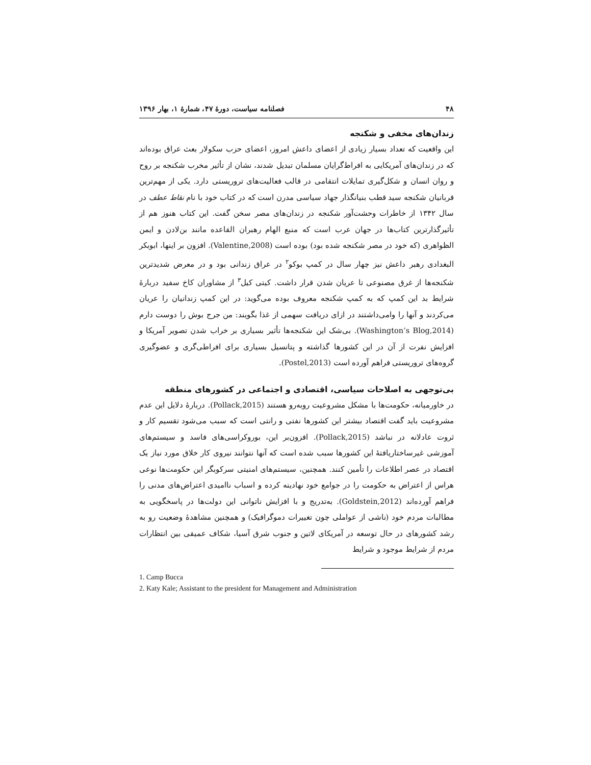۴۸ فصلنامه سیاست، دورۀ ۴۷، شمارۀ ۱، بهار ۱۳۹۶
زندان‌های مخفی و شکنجه
این واقعیت که تعداد بسیار زیادی از اعضای داعش امروز، اعضای حزب سکولار بعث عراق بوده‌اند که در زندان‌های آمریکایی به افراط‌گرایان مسلمان تبدیل شدند، نشان از تأثیر مخرب شکنجه بر روح و روان انسان و شکل‌گیری تمایلات انتقامی در قالب فعالیت‌های تروریستی دارد. یکی از مهم‌ترین قربانیان شکنجه سید قطب بنیانگذار جهاد سیاسی مدرن است که در کتاب خود با نام نقاط عطف در سال ۱۳۴۲ از خاطرات وحشت‌آور شکنجه در زندان‌های مصر سخن گفت. این کتاب هنوز هم از تأثیرگذارترین کتاب‌ها در جهان عرب است که منبع الهام رهبران القاعده مانند بن‌لادن و ایمن الظواهری (که خود در مصر شکنجه شده بود) بوده است (Valentine,2008). افزون بر اینها، ابوبکر البغدادی رهبر داعش نیز چهار سال در کمپ بوکو<sup>۲</sup> در عراق زندانی بود و در معرض شدیدترین شکنجه‌ها از غرق مصنوعی تا عریان شدن قرار داشت. کیتی کیل<sup>۳</sup> از مشاوران کاخ سفید دربارۀ شرایط بد این کمپ که به کمپ شکنجه معروف بوده می‌گوید: در این کمپ زندانیان را عریان می‌کردند و آنها را وامی‌داشتند در ازای دریافت سهمی از غذا بگویند: من جرج بوش را دوست دارم (Washington’s Blog,2014). بی‌شک این شکنجه‌ها تأثیر بسیاری بر خراب شدن تصویر آمریکا و افزایش نفرت از آن در این کشورها گذاشته و پتانسیل بسیاری برای افراطی‌گری و عضوگیری گروه‌های تروریستی فراهم آورده است (Postel,2013).
بی‌توجهی به اصلاحات سیاسی، اقتصادی و اجتماعی در کشورهای منطقه
در خاورمیانه، حکومت‌ها با مشکل مشروعیت روبه‌رو هستند (Pollack,2015). دربارۀ دلایل این عدم مشروعیت باید گفت اقتصاد بیشتر این کشورها نفتی و رانتی است که سبب می‌شود تقسیم کار و ثروت عادلانه در نباشد (Pollack,2015). افزون‌بر این، بوروکراسی‌های فاسد و سیستم‌های آموزشی غیرساختاریافتۀ این کشورها سبب شده است که آنها نتوانند نیروی کار خلاق مورد نیاز یک اقتصاد در عصر اطلاعات را تأمین کنند. همچنین، سیستم‌های امنیتی سرکوبگر این حکومت‌ها نوعی هراس از اعتراض به حکومت را در جوامع خود نهادینه کرده و اسباب ناامیدی اعتراض‌های مدنی را فراهم آورده‌اند (Goldstein,2012). به‌تدریج و با افزایش ناتوانی این دولت‌ها در پاسخگویی به مطالبات مردم خود (ناشی از عواملی چون تغییرات دموگرافیک) و همچنین مشاهدۀ وضعیت رو به رشد کشورهای در حال توسعه در آمریکای لاتین و جنوب شرق آسیا، شکاف عمیقی بین انتظارات مردم از شرایط موجود و شرایط
1. Camp Bucca
2. Katy Kale; Assistant to the president for Management and Administration